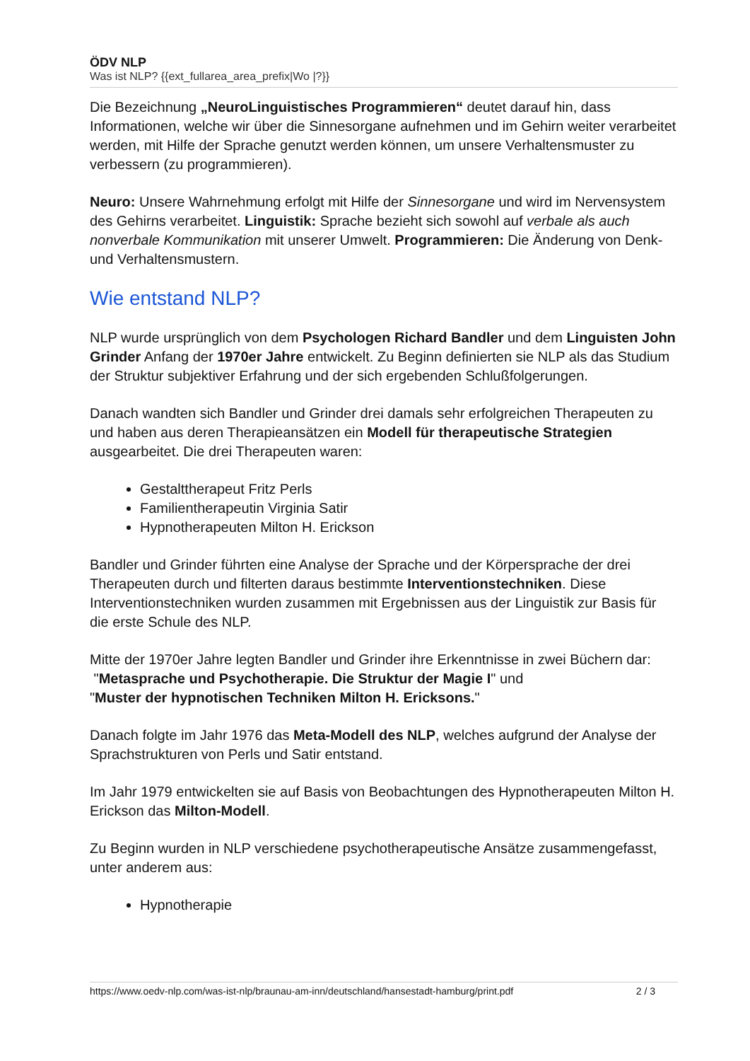ÖDV NLP
Was ist NLP? {{ext_fullarea_area_prefix|Wo |?}}
Die Bezeichnung „NeuroLinguistisches Programmieren“ deutet darauf hin, dass Informationen, welche wir über die Sinnesorgane aufnehmen und im Gehirn weiter verarbeitet werden, mit Hilfe der Sprache genutzt werden können, um unsere Verhaltensmuster zu verbessern (zu programmieren).
Neuro: Unsere Wahrnehmung erfolgt mit Hilfe der Sinnesorgane und wird im Nervensystem des Gehirns verarbeitet. Linguistik: Sprache bezieht sich sowohl auf verbale als auch nonverbale Kommunikation mit unserer Umwelt. Programmieren: Die Änderung von Denk- und Verhaltensmustern.
Wie entstand NLP?
NLP wurde ursprünglich von dem Psychologen Richard Bandler und dem Linguisten John Grinder Anfang der 1970er Jahre entwickelt. Zu Beginn definierten sie NLP als das Studium der Struktur subjektiver Erfahrung und der sich ergebenden Schlußfolgerungen.
Danach wandten sich Bandler und Grinder drei damals sehr erfolgreichen Therapeuten zu und haben aus deren Therapieansätzen ein Modell für therapeutische Strategien ausgearbeitet. Die drei Therapeuten waren:
Gestalttherapeut Fritz Perls
Familientherapeutin Virginia Satir
Hypnotherapeuten Milton H. Erickson
Bandler und Grinder führten eine Analyse der Sprache und der Körpersprache der drei Therapeuten durch und filterten daraus bestimmte Interventionstechniken. Diese Interventionstechniken wurden zusammen mit Ergebnissen aus der Linguistik zur Basis für die erste Schule des NLP.
Mitte der 1970er Jahre legten Bandler und Grinder ihre Erkenntnisse in zwei Büchern dar:
"Metasprache und Psychotherapie. Die Struktur der Magie I" und
"Muster der hypnotischen Techniken Milton H. Ericksons."
Danach folgte im Jahr 1976 das Meta-Modell des NLP, welches aufgrund der Analyse der Sprachstrukturen von Perls und Satir entstand.
Im Jahr 1979 entwickelten sie auf Basis von Beobachtungen des Hypnotherapeuten Milton H. Erickson das Milton-Modell.
Zu Beginn wurden in NLP verschiedene psychotherapeutische Ansätze zusammengefasst, unter anderem aus:
Hypnotherapie
https://www.oedv-nlp.com/was-ist-nlp/braunau-am-inn/deutschland/hansestadt-hamburg/print.pdf 2 / 3